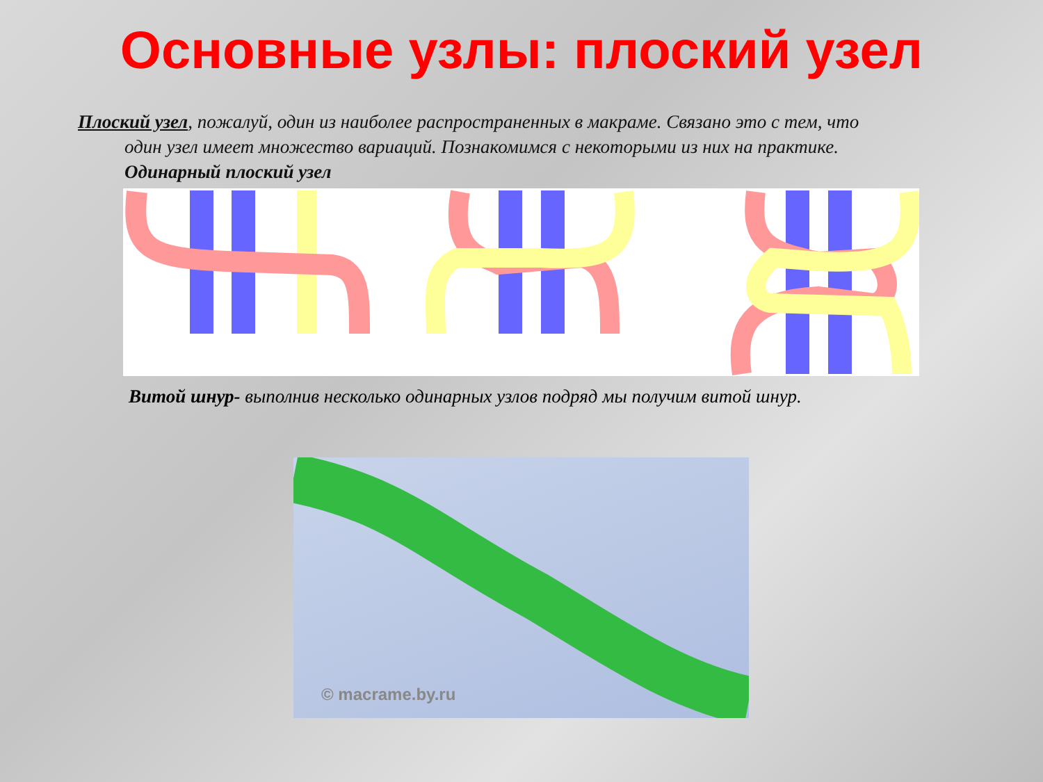Основные узлы: плоский узел
Плоский узел, пожалуй, один из наиболее распространенных в макраме. Связано это с тем, что
один узел имеет множество вариаций. Познакомимся с некоторыми из них на практике.
Одинарный плоский узел
Витой шнур- выполнив несколько одинарных узлов подряд мы получим витой шнур.
© macrame.by.ru